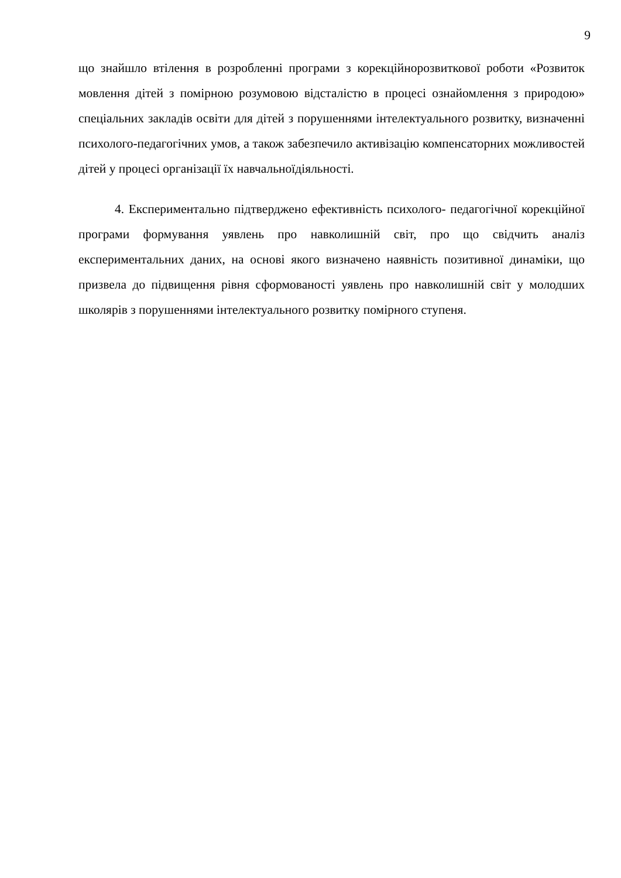9
що знайшло втілення в розробленні програми з корекційнорозвиткової роботи «Розвиток мовлення дітей з помірною розумовою відсталістю в процесі ознайомлення з природою» спеціальних закладів освіти для дітей з порушеннями інтелектуального розвитку, визначенні психолого-педагогічних умов, а також забезпечило активізацію компенсаторних можливостей дітей у процесі організації їх навчальноїдіяльності.
4. Експериментально підтверджено ефективність психолого- педагогічної корекційної програми формування уявлень про навколишній світ, про що свідчить аналіз експериментальних даних, на основі якого визначено наявність позитивної динаміки, що призвела до підвищення рівня сформованості уявлень про навколишній світ у молодших школярів з порушеннями інтелектуального розвитку помірного ступеня.